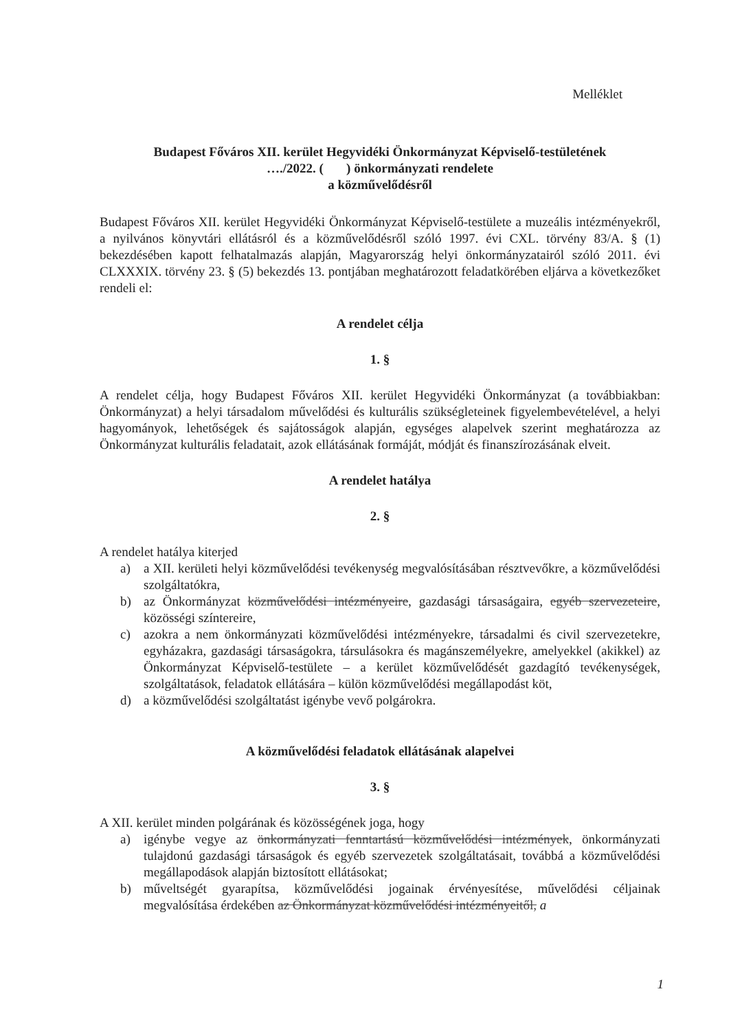Melléklet
Budapest Főváros XII. kerület Hegyvidéki Önkormányzat Képviselő-testületének
…./2022. ( ) önkormányzati rendelete
a közművelődésről
Budapest Főváros XII. kerület Hegyvidéki Önkormányzat Képviselő-testülete a muzeális intézményekről, a nyilvános könyvtári ellátásról és a közművelődésről szóló 1997. évi CXL. törvény 83/A. § (1) bekezdésében kapott felhatalmazás alapján, Magyarország helyi önkormányzatairól szóló 2011. évi CLXXXIX. törvény 23. § (5) bekezdés 13. pontjában meghatározott feladatkörében eljárva a következőket rendeli el:
A rendelet célja
1. §
A rendelet célja, hogy Budapest Főváros XII. kerület Hegyvidéki Önkormányzat (a továbbiakban: Önkormányzat) a helyi társadalom művelődési és kulturális szükségleteinek figyelembevételével, a helyi hagyományok, lehetőségek és sajátosságok alapján, egységes alapelvek szerint meghatározza az Önkormányzat kulturális feladatait, azok ellátásának formáját, módját és finanszírozásának elveit.
A rendelet hatálya
2. §
A rendelet hatálya kiterjed
a) a XII. kerületi helyi közművelődési tevékenység megvalósításában résztvevőkre, a közművelődési szolgáltatókra,
b) az Önkormányzat közművelődési intézményeire, gazdasági társaságaira, egyéb szervezeteire, közösségi színtereire,
c) azokra a nem önkormányzati közművelődési intézményekre, társadalmi és civil szervezetekre, egyházakra, gazdasági társaságokra, társulásokra és magánszemélyekre, amelyekkel (akikkel) az Önkormányzat Képviselő-testülete – a kerület közművelődését gazdagító tevékenységek, szolgáltatások, feladatok ellátására – külön közművelődési megállapodást köt,
d) a közművelődési szolgáltatást igénybe vevő polgárokra.
A közművelődési feladatok ellátásának alapelvei
3. §
A XII. kerület minden polgárának és közösségének joga, hogy
a) igénybe vegye az önkormányzati fenntartású közművelődési intézmények, önkormányzati tulajdonú gazdasági társaságok és egyéb szervezetek szolgáltatásait, továbbá a közművelődési megállapodások alapján biztosított ellátásokat;
b) műveltségét gyarapítsa, közművelődési jogainak érvényesítése, művelődési céljainak megvalósítása érdekében az Önkormányzat közművelődési intézményeitől, a
1